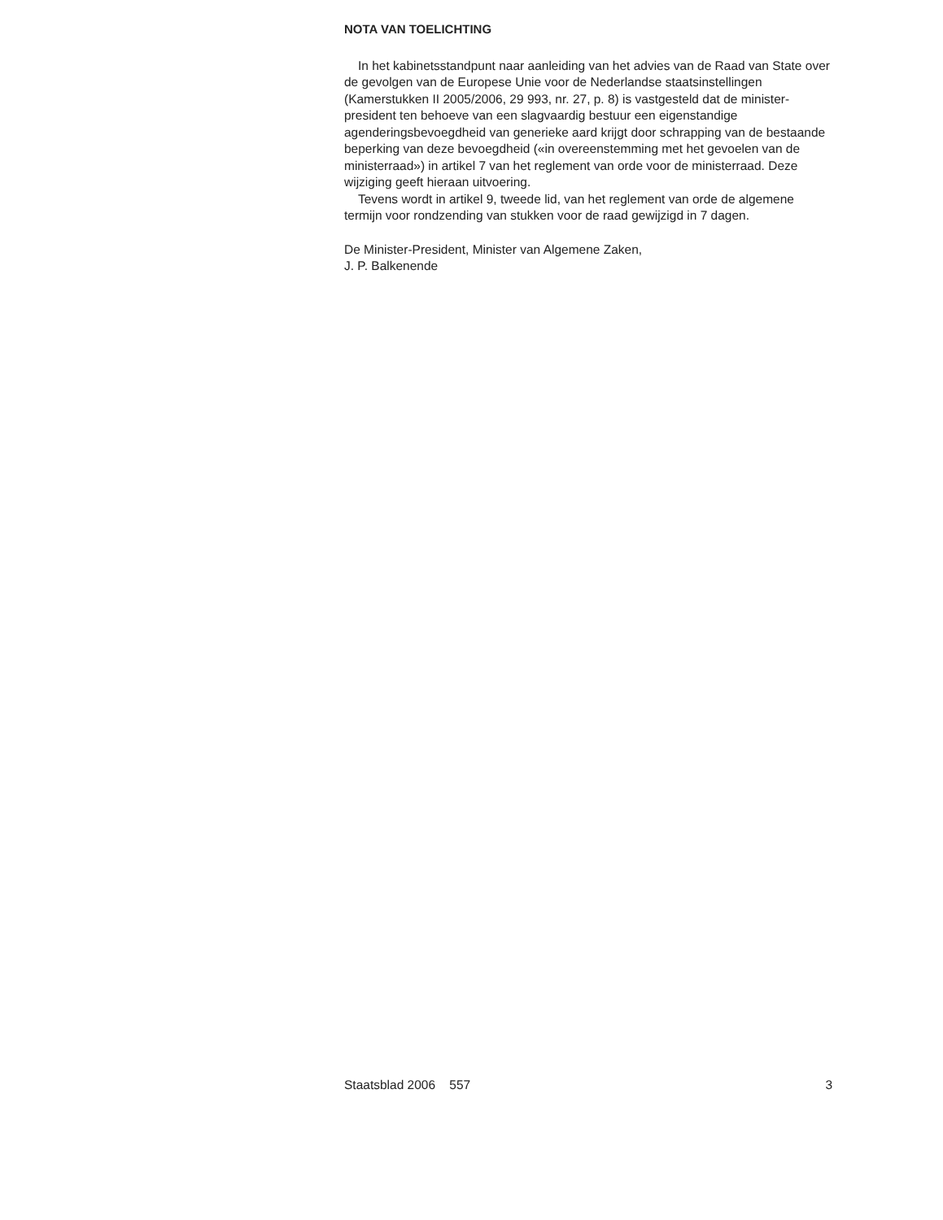NOTA VAN TOELICHTING
In het kabinetsstandpunt naar aanleiding van het advies van de Raad van State over de gevolgen van de Europese Unie voor de Nederlandse staatsinstellingen (Kamerstukken II 2005/2006, 29 993, nr. 27, p. 8) is vastgesteld dat de minister-president ten behoeve van een slagvaardig bestuur een eigenstandige agenderingsbevoegdheid van generieke aard krijgt door schrapping van de bestaande beperking van deze bevoegdheid («in overeenstemming met het gevoelen van de ministerraad») in artikel 7 van het reglement van orde voor de ministerraad. Deze wijziging geeft hieraan uitvoering.
Tevens wordt in artikel 9, tweede lid, van het reglement van orde de algemene termijn voor rondzending van stukken voor de raad gewijzigd in 7 dagen.
De Minister-President, Minister van Algemene Zaken,
J. P. Balkenende
Staatsblad 2006 557 3